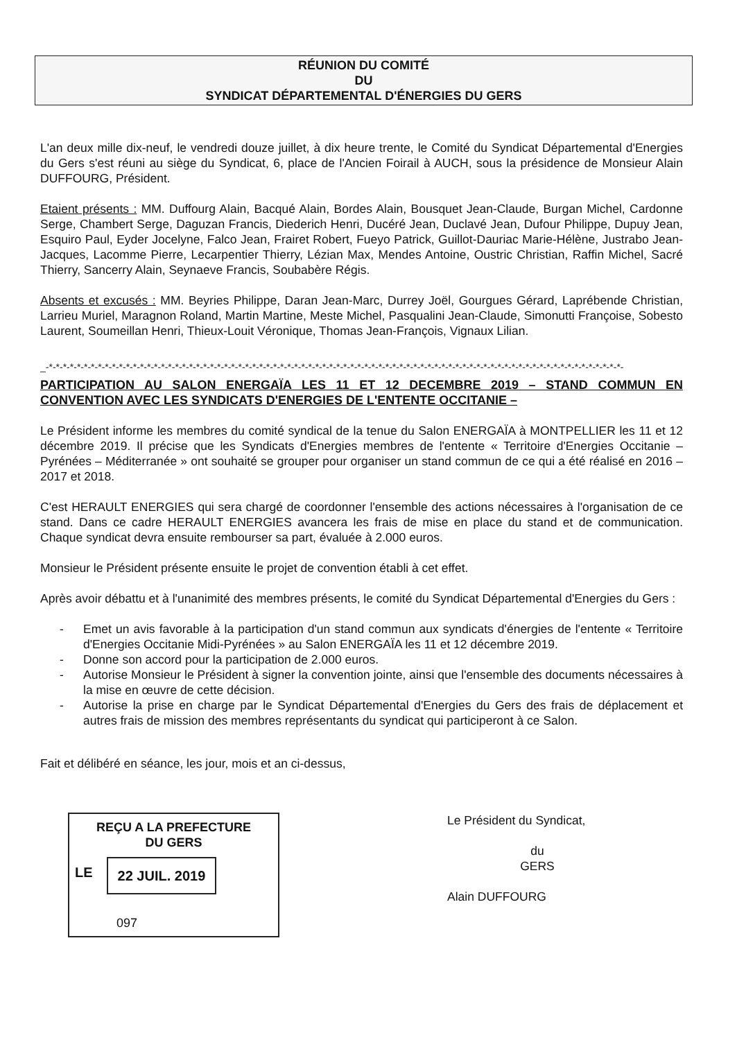RÉUNION DU COMITÉ
DU
SYNDICAT DÉPARTEMENTAL D'ÉNERGIES DU GERS
L'an deux mille dix-neuf, le vendredi douze juillet, à dix heure trente, le Comité du Syndicat Départemental d'Energies du Gers s'est réuni au siège du Syndicat, 6, place de l'Ancien Foirail à AUCH, sous la présidence de Monsieur Alain DUFFOURG, Président.
Etaient présents : MM. Duffourg Alain, Bacqué Alain, Bordes Alain, Bousquet Jean-Claude, Burgan Michel, Cardonne Serge, Chambert Serge, Daguzan Francis, Diederich Henri, Ducéré Jean, Duclavé Jean, Dufour Philippe, Dupuy Jean, Esquiro Paul, Eyder Jocelyne, Falco Jean, Frairet Robert, Fueyo Patrick, Guillot-Dauriac Marie-Hélène, Justrabo Jean-Jacques, Lacomme Pierre, Lecarpentier Thierry, Lézian Max, Mendes Antoine, Oustric Christian, Raffin Michel, Sacré Thierry, Sancerry Alain, Seynaeve Francis, Soubabère Régis.
Absents et excusés : MM. Beyries Philippe, Daran Jean-Marc, Durrey Joël, Gourgues Gérard, Laprébende Christian, Larrieu Muriel, Maragnon Roland, Martin Martine, Meste Michel, Pasqualini Jean-Claude, Simonutti Françoise, Sobesto Laurent, Soumeillan Henri, Thieux-Louit Véronique, Thomas Jean-François, Vignaux Lilian.
_-*-*-*-*-*-*-*-*-*-*-*-*-*-*-*-*-*-*-*-*-*-*-*-*-*-*-*-*-*-*-*-*-*-*-*-*-*-*-*-*-*-*-*-*-*-*-*-*-*-*-*-*-*-*-*-*-*-*-*-*-*-*-*-*-*-*-*-*-*-*-*-*-*-*-*-*-*-*-*-*-*-*-
PARTICIPATION AU SALON ENERGAÏA LES 11 ET 12 DECEMBRE 2019 – STAND COMMUN EN CONVENTION AVEC LES SYNDICATS D'ENERGIES DE L'ENTENTE OCCITANIE –
Le Président informe les membres du comité syndical de la tenue du Salon ENERGAÏA à MONTPELLIER les 11 et 12 décembre 2019. Il précise que les Syndicats d'Energies membres de l'entente « Territoire d'Energies Occitanie – Pyrénées – Méditerranée » ont souhaité se grouper pour organiser un stand commun de ce qui a été réalisé en 2016 – 2017 et 2018.
C'est HERAULT ENERGIES qui sera chargé de coordonner l'ensemble des actions nécessaires à l'organisation de ce stand. Dans ce cadre HERAULT ENERGIES avancera les frais de mise en place du stand et de communication. Chaque syndicat devra ensuite rembourser sa part, évaluée à 2.000 euros.
Monsieur le Président présente ensuite le projet de convention établi à cet effet.
Après avoir débattu et à l'unanimité des membres présents, le comité du Syndicat Départemental d'Energies du Gers :
- Emet un avis favorable à la participation d'un stand commun aux syndicats d'énergies de l'entente « Territoire d'Energies Occitanie Midi-Pyrénées » au Salon ENERGAÏA les 11 et 12 décembre 2019.
- Donne son accord pour la participation de 2.000 euros.
- Autorise Monsieur le Président à signer la convention jointe, ainsi que l'ensemble des documents nécessaires à la mise en œuvre de cette décision.
- Autorise la prise en charge par le Syndicat Départemental d'Energies du Gers des frais de déplacement et autres frais de mission des membres représentants du syndicat qui participeront à ce Salon.
Fait et délibéré en séance, les jour, mois et an ci-dessus,
REÇU A LA PREFECTURE
DU GERS
LE
22 JUIL. 2019
097
Le Président du Syndicat,
du
GERS
Alain DUFFOURG